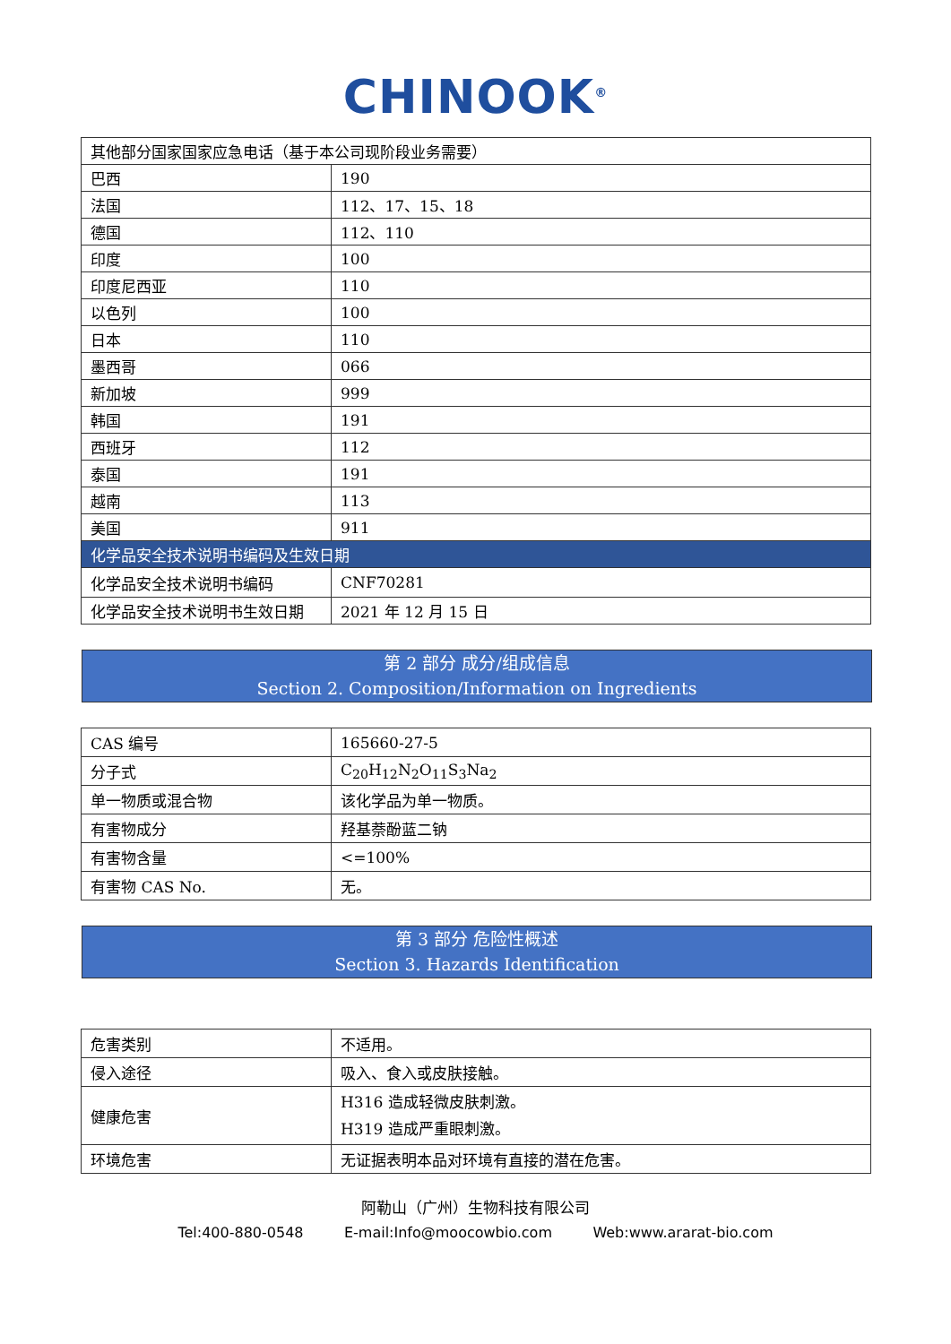CHINOOK<sup>®</sup>
| 其他部分国家国家应急电话（基于本公司现阶段业务需要） | |
| 巴西 | 190 |
| 法国 | 112、17、15、18 |
| 德国 | 112、110 |
| 印度 | 100 |
| 印度尼西亚 | 110 |
| 以色列 | 100 |
| 日本 | 110 |
| 墨西哥 | 066 |
| 新加坡 | 999 |
| 韩国 | 191 |
| 西班牙 | 112 |
| 泰国 | 191 |
| 越南 | 113 |
| 美国 | 911 |
| 化学品安全技术说明书编码及生效日期 | |
| 化学品安全技术说明书编码 | CNF70281 |
| 化学品安全技术说明书生效日期 | 2021 年 12 月 15 日 |
第 2 部分 成分/组成信息
Section 2. Composition/Information on Ingredients
| CAS 编号 | 165660-27-5 |
| 分子式 | C<sub>20</sub>H<sub>12</sub>N<sub>2</sub>O<sub>11</sub>S<sub>3</sub>Na<sub>2</sub> |
| 单一物质或混合物 | 该化学品为单一物质。 |
| 有害物成分 | 羟基萘酚蓝二钠 |
| 有害物含量 | <=100% |
| 有害物 CAS No. | 无。 |
第 3 部分 危险性概述
Section 3. Hazards Identification
| 危害类别 | 不适用。 |
| 侵入途径 | 吸入、食入或皮肤接触。 |
| 健康危害 | H316 造成轻微皮肤刺激。 H319 造成严重眼刺激。 |
| 环境危害 | 无证据表明本品对环境有直接的潜在危害。 |
阿勒山（广州）生物科技有限公司
Tel:400-880-0548 E-mail:Info@moocowbio.com Web:www.ararat-bio.com